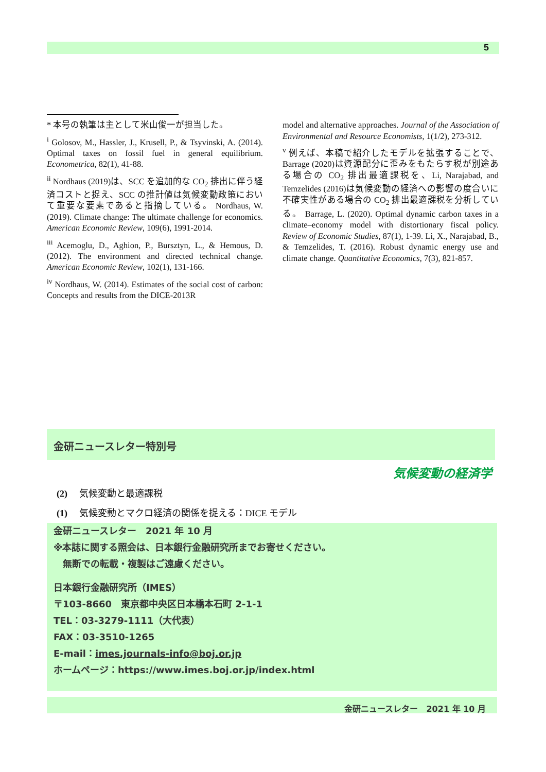5
* 本号の執筆は主として米山俊一が担当した。
<sup>i</sup> Golosov, M., Hassler, J., Krusell, P., & Tsyvinski, A. (2014). Optimal taxes on fossil fuel in general equilibrium. Econometrica, 82(1), 41-88.
<sup>ii</sup> Nordhaus (2019)は、SCC を追加的な CO<sub>2</sub> 排出に伴う経済コストと捉え、SCC の推計値は気候変動政策において重要な要素であると指摘している。 Nordhaus, W. (2019). Climate change: The ultimate challenge for economics. American Economic Review, 109(6), 1991-2014.
<sup>iii</sup> Acemoglu, D., Aghion, P., Bursztyn, L., & Hemous, D. (2012). The environment and directed technical change. American Economic Review, 102(1), 131-166.
<sup>iv</sup> Nordhaus, W. (2014). Estimates of the social cost of carbon: Concepts and results from the DICE-2013R
model and alternative approaches. Journal of the Association of Environmental and Resource Economists, 1(1/2), 273-312.
<sup>v</sup> 例えば、本稿で紹介したモデルを拡張することで、Barrage (2020)は資源配分に歪みをもたらす税が別途ある場合の CO<sub>2</sub> 排出最適課税を、Li, Narajabad, and Temzelides (2016)は気候変動の経済への影響の度合いに不確実性がある場合の CO<sub>2</sub> 排出最適課税を分析している。 Barrage, L. (2020). Optimal dynamic carbon taxes in a climate–economy model with distortionary fiscal policy. Review of Economic Studies, 87(1), 1-39. Li, X., Narajabad, B., & Temzelides, T. (2016). Robust dynamic energy use and climate change. Quantitative Economics, 7(3), 821-857.
金研ニュースレター特別号
気候変動の経済学
(2)　 気候変動と最適課税
(1)　 気候変動とマクロ経済の関係を捉える：DICE モデル
金研ニュースレター　2021 年 10 月
※本誌に関する照会は、日本銀行金融研究所までお寄せください。
　無断での転載・複製はご遠慮ください。
日本銀行金融研究所（IMES）
〒103-8660　東京都中央区日本橋本石町 2-1-1
TEL：03-3279-1111（大代表）
FAX：03-3510-1265
E-mail：imes.journals-info@boj.or.jp
ホームページ：https://www.imes.boj.or.jp/index.html
金研ニュースレター　2021 年 10 月